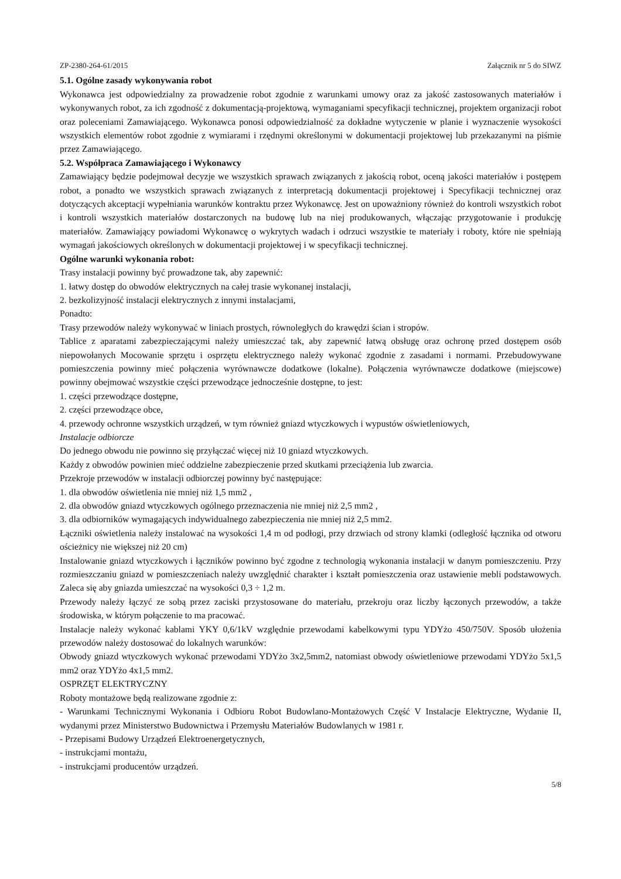ZP-2380-264-61/2015 Załącznik nr 5 do SIWZ
5.1. Ogólne zasady wykonywania robot
Wykonawca jest odpowiedzialny za prowadzenie robot zgodnie z warunkami umowy oraz za jakość zastosowanych materiałów i wykonywanych robot, za ich zgodność z dokumentacją-projektową, wymaganiami specyfikacji technicznej, projektem organizacji robot oraz poleceniami Zamawiającego. Wykonawca ponosi odpowiedzialność za dokładne wytyczenie w planie i wyznaczenie wysokości wszystkich elementów robot zgodnie z wymiarami i rzędnymi określonymi w dokumentacji projektowej lub przekazanymi na piśmie przez Zamawiającego.
5.2. Współpraca Zamawiającego i Wykonawcy
Zamawiający będzie podejmował decyzje we wszystkich sprawach związanych z jakością robot, oceną jakości materiałów i postępem robot, a ponadto we wszystkich sprawach związanych z interpretacją dokumentacji projektowej i Specyfikacji technicznej oraz dotyczących akceptacji wypełniania warunków kontraktu przez Wykonawcę. Jest on upoważniony również do kontroli wszystkich robot i kontroli wszystkich materiałów dostarczonych na budowę lub na niej produkowanych, włączając przygotowanie i produkcję materiałów. Zamawiający powiadomi Wykonawcę o wykrytych wadach i odrzuci wszystkie te materiały i roboty, które nie spełniają wymagań jakościowych określonych w dokumentacji projektowej i w specyfikacji technicznej.
Ogólne warunki wykonania robot:
Trasy instalacji powinny być prowadzone tak, aby zapewnić:
1. łatwy dostęp do obwodów elektrycznych na całej trasie wykonanej instalacji,
2. bezkolizyjność instalacji elektrycznych z innymi instalacjami,
Ponadto:
Trasy przewodów należy wykonywać w liniach prostych, równoległych do krawędzi ścian i stropów.
Tablice z aparatami zabezpieczającymi należy umieszczać tak, aby zapewnić łatwą obsługę oraz ochronę przed dostępem osób niepowołanych Mocowanie sprzętu i osprzętu elektrycznego należy wykonać zgodnie z zasadami i normami. Przebudowywane pomieszczenia powinny mieć połączenia wyrównawcze dodatkowe (lokalne). Połączenia wyrównawcze dodatkowe (miejscowe) powinny obejmować wszystkie części przewodzące jednocześnie dostępne, to jest:
1. części przewodzące dostępne,
2. części przewodzące obce,
4. przewody ochronne wszystkich urządzeń, w tym również gniazd wtyczkowych i wypustów oświetleniowych,
Instalacje odbiorcze
Do jednego obwodu nie powinno się przyłączać więcej niż 10 gniazd wtyczkowych.
Każdy z obwodów powinien mieć oddzielne zabezpieczenie przed skutkami przeciążenia lub zwarcia.
Przekroje przewodów w instalacji odbiorczej powinny być następujące:
1. dla obwodów oświetlenia nie mniej niż 1,5 mm2 ,
2. dla obwodów gniazd wtyczkowych ogólnego przeznaczenia nie mniej niż 2,5 mm2 ,
3. dla odbiorników wymagających indywidualnego zabezpieczenia nie mniej niż 2,5 mm2.
Łączniki oświetlenia należy instalować na wysokości 1,4 m od podłogi, przy drzwiach od strony klamki (odległość łącznika od otworu ościeżnicy nie większej niż 20 cm)
Instalowanie gniazd wtyczkowych i łączników powinno być zgodne z technologią wykonania instalacji w danym pomieszczeniu. Przy rozmieszczaniu gniazd w pomieszczeniach należy uwzględnić charakter i kształt pomieszczenia oraz ustawienie mebli podstawowych. Zaleca się aby gniazda umieszczać na wysokości 0,3 ÷ 1,2 m.
Przewody należy łączyć ze sobą przez zaciski przystosowane do materiału, przekroju oraz liczby łączonych przewodów, a także środowiska, w którym połączenie to ma pracować.
Instalacje należy wykonać kablami YKY 0,6/1kV względnie przewodami kabelkowymi typu YDYżo 450/750V. Sposób ułożenia przewodów należy dostosować do lokalnych warunków:
Obwody gniazd wtyczkowych wykonać przewodami YDYżo 3x2,5mm2, natomiast obwody oświetleniowe przewodami YDYżo 5x1,5 mm2 oraz YDYżo 4x1,5 mm2.
OSPRZĘT ELEKTRYCZNY
Roboty montażowe będą realizowane zgodnie z:
- Warunkami Technicznymi Wykonania i Odbioru Robot Budowlano-Montażowych Część V Instalacje Elektryczne, Wydanie II, wydanymi przez Ministerstwo Budownictwa i Przemysłu Materiałów Budowlanych w 1981 r.
- Przepisami Budowy Urządzeń Elektroenergetycznych,
- instrukcjami montażu,
- instrukcjami producentów urządzeń.
5/8